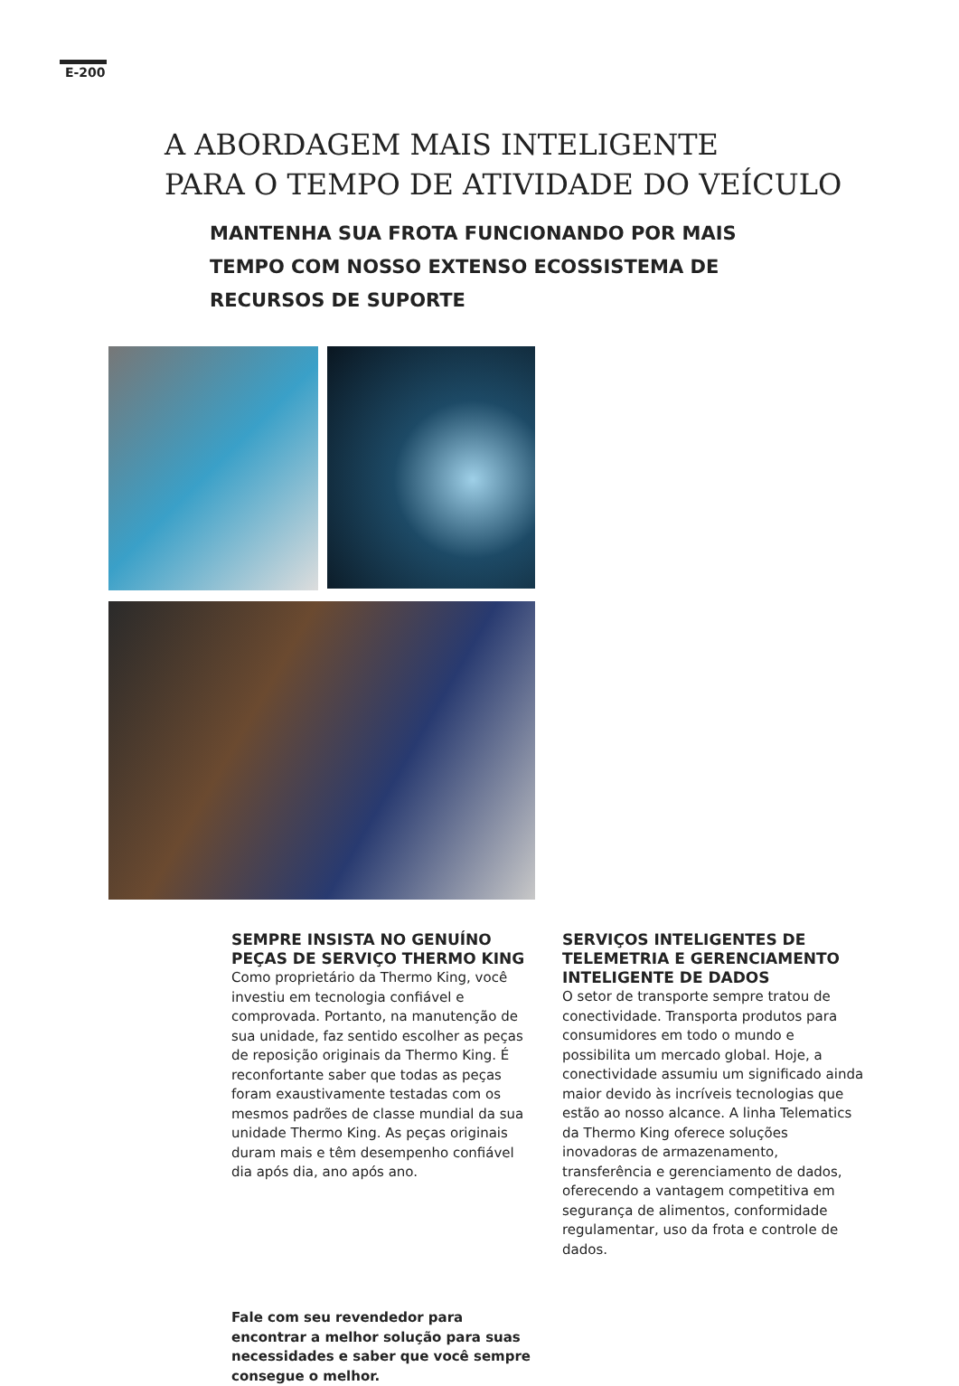E-200
A ABORDAGEM MAIS INTELIGENTE
PARA O TEMPO DE ATIVIDADE DO VEÍCULO
MANTENHA SUA FROTA FUNCIONANDO POR MAIS TEMPO COM NOSSO EXTENSO ECOSSISTEMA DE RECURSOS DE SUPORTE
SEMPRE INSISTA NO GENUÍNO PEÇAS DE SERVIÇO THERMO KING
Como proprietário da Thermo King, você investiu em tecnologia confiável e comprovada. Portanto, na manutenção de sua unidade, faz sentido escolher as peças de reposição originais da Thermo King. É reconfortante saber que todas as peças foram exaustivamente testadas com os mesmos padrões de classe mundial da sua unidade Thermo King. As peças originais duram mais e têm desempenho confiável dia após dia, ano após ano.
SERVIÇOS INTELIGENTES DE TELEMETRIA E GERENCIAMENTO INTELIGENTE DE DADOS
O setor de transporte sempre tratou de conectividade. Transporta produtos para consumidores em todo o mundo e possibilita um mercado global. Hoje, a conectividade assumiu um significado ainda maior devido às incríveis tecnologias que estão ao nosso alcance. A linha Telematics da Thermo King oferece soluções inovadoras de armazenamento, transferência e gerenciamento de dados, oferecendo a vantagem competitiva em segurança de alimentos, conformidade regulamentar, uso da frota e controle de dados.
Fale com seu revendedor para encontrar a melhor solução para suas necessidades e saber que você sempre consegue o melhor.